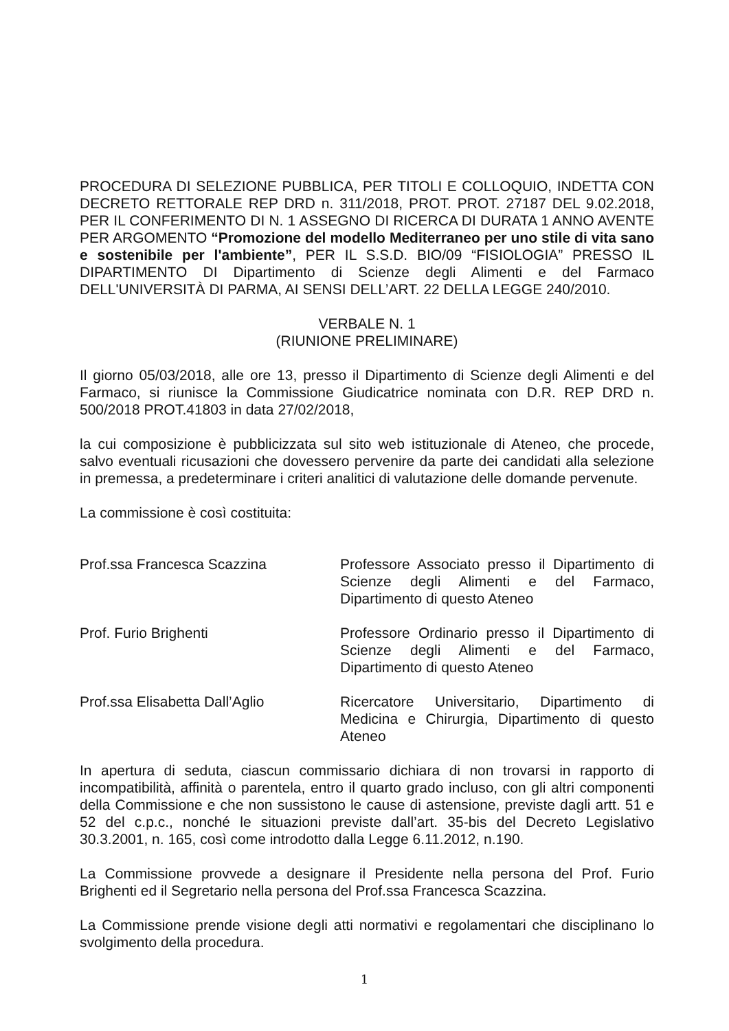PROCEDURA DI SELEZIONE PUBBLICA, PER TITOLI E COLLOQUIO, INDETTA CON DECRETO RETTORALE REP DRD n. 311/2018, PROT. PROT. 27187 DEL 9.02.2018, PER IL CONFERIMENTO DI N. 1 ASSEGNO DI RICERCA DI DURATA 1 ANNO AVENTE PER ARGOMENTO “Promozione del modello Mediterraneo per uno stile di vita sano e sostenibile per l'ambiente”, PER IL S.S.D. BIO/09 “FISIOLOGIA” PRESSO IL DIPARTIMENTO DI Dipartimento di Scienze degli Alimenti e del Farmaco DELL'UNIVERSITÀ DI PARMA, AI SENSI DELL’ART. 22 DELLA LEGGE 240/2010.
VERBALE N. 1
(RIUNIONE PRELIMINARE)
Il giorno 05/03/2018, alle ore 13, presso il Dipartimento di Scienze degli Alimenti e del Farmaco, si riunisce la Commissione Giudicatrice nominata con D.R. REP DRD n. 500/2018 PROT.41803 in data 27/02/2018,
la cui composizione è pubblicizzata sul sito web istituzionale di Ateneo, che procede, salvo eventuali ricusazioni che dovessero pervenire da parte dei candidati alla selezione in premessa, a predeterminare i criteri analitici di valutazione delle domande pervenute.
La commissione è così costituita:
Prof.ssa Francesca Scazzina Professore Associato presso il Dipartimento di Scienze degli Alimenti e del Farmaco, Dipartimento di questo Ateneo
Prof. Furio Brighenti Professore Ordinario presso il Dipartimento di Scienze degli Alimenti e del Farmaco, Dipartimento di questo Ateneo
Prof.ssa Elisabetta Dall’Aglio Ricercatore Universitario, Dipartimento di Medicina e Chirurgia, Dipartimento di questo Ateneo
In apertura di seduta, ciascun commissario dichiara di non trovarsi in rapporto di incompatibilità, affinità o parentela, entro il quarto grado incluso, con gli altri componenti della Commissione e che non sussistono le cause di astensione, previste dagli artt. 51 e 52 del c.p.c., nonché le situazioni previste dall’art. 35-bis del Decreto Legislativo 30.3.2001, n. 165, così come introdotto dalla Legge 6.11.2012, n.190.
La Commissione provvede a designare il Presidente nella persona del Prof. Furio Brighenti ed il Segretario nella persona del Prof.ssa Francesca Scazzina.
La Commissione prende visione degli atti normativi e regolamentari che disciplinano lo svolgimento della procedura.
1